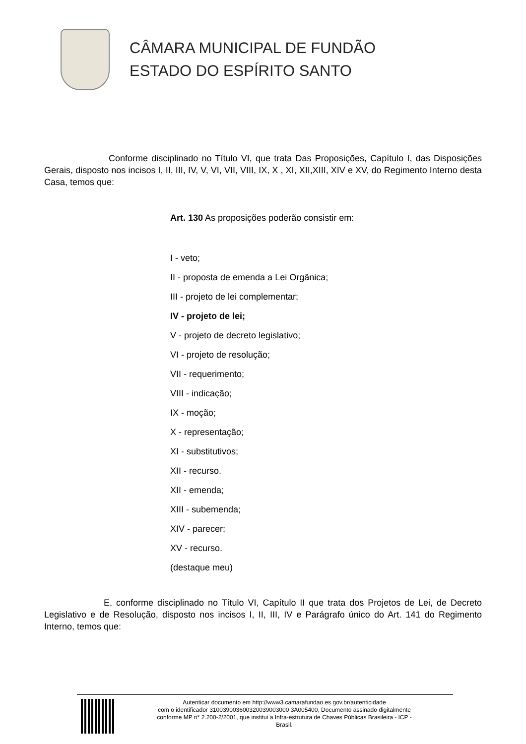CÂMARA MUNICIPAL DE FUNDÃO
ESTADO DO ESPÍRITO SANTO
Conforme disciplinado no Título VI, que trata Das Proposições, Capítulo I, das Disposições Gerais, disposto nos incisos I, II, III, IV, V, VI, VII, VIII, IX, X , XI, XII,XIII, XIV e XV, do Regimento Interno desta Casa, temos que:
Art. 130 As proposições poderão consistir em:
I - veto;
II - proposta de emenda a Lei Orgânica;
III - projeto de lei complementar;
IV - projeto de lei;
V - projeto de decreto legislativo;
VI - projeto de resolução;
VII - requerimento;
VIII - indicação;
IX - moção;
X - representação;
XI - substitutivos;
XII - recurso.
XII - emenda;
XIII - subemenda;
XIV - parecer;
XV - recurso.
(destaque meu)
E, conforme disciplinado no Título VI, Capítulo II que trata dos Projetos de Lei, de Decreto Legislativo e de Resolução, disposto nos incisos I, II, III, IV e Parágrafo único do Art. 141 do Regimento Interno, temos que:
Autenticar documento em http://www3.camarafundao.es.gov.br/autenticidade
com o identificador 310039003600320039003000 3A005400, Documento assinado digitalmente
conforme MP n° 2.200-2/2001, que institui a Infra-estrutura de Chaves Públicas Brasileira - ICP -
Brasil.